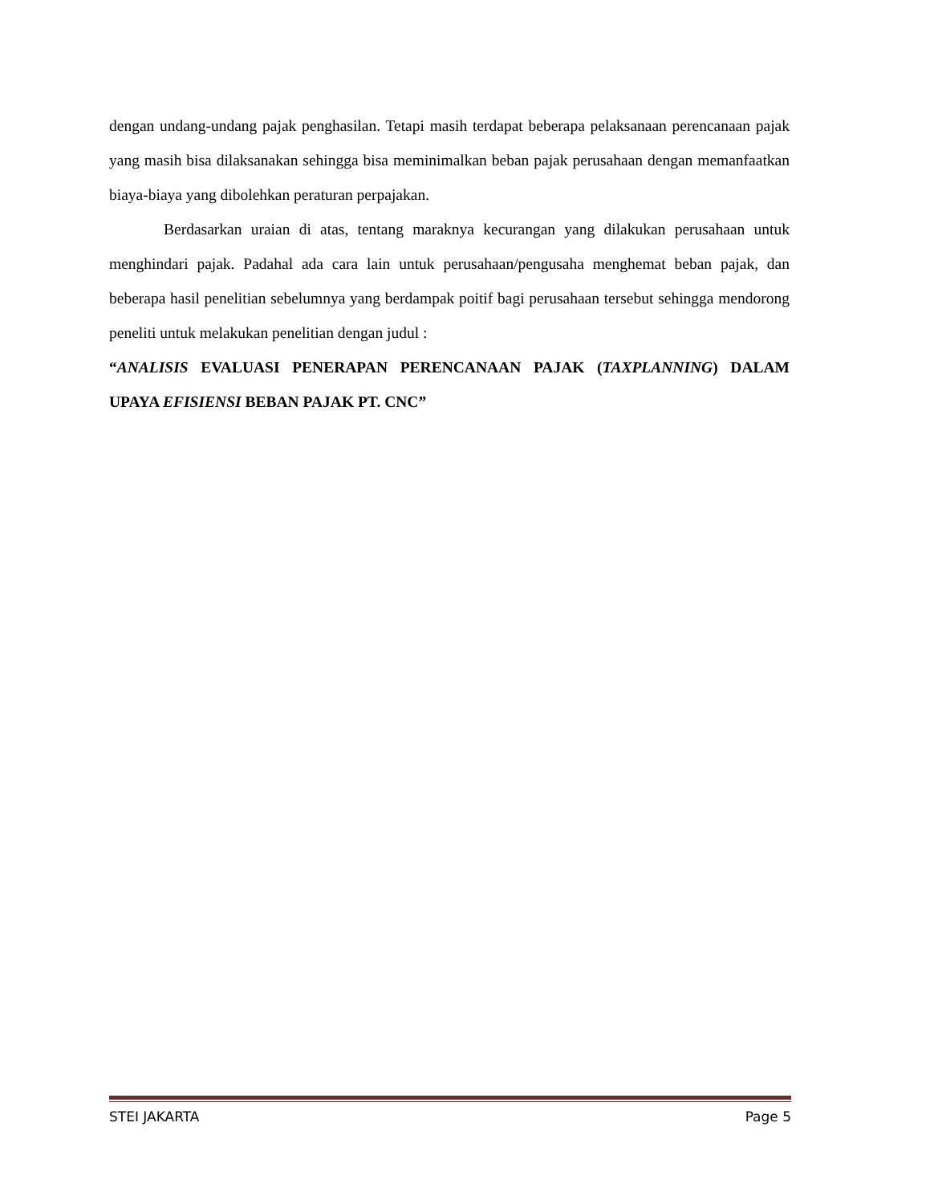dengan undang-undang pajak penghasilan. Tetapi masih terdapat beberapa pelaksanaan perencanaan pajak yang masih bisa dilaksanakan sehingga bisa meminimalkan beban pajak perusahaan dengan memanfaatkan biaya-biaya yang dibolehkan peraturan perpajakan.
Berdasarkan uraian di atas, tentang maraknya kecurangan yang dilakukan perusahaan untuk menghindari pajak. Padahal ada cara lain untuk perusahaan/pengusaha menghemat beban pajak, dan beberapa hasil penelitian sebelumnya yang berdampak poitif bagi perusahaan tersebut sehingga mendorong peneliti untuk melakukan penelitian dengan judul :
“ANALISIS EVALUASI PENERAPAN PERENCANAAN PAJAK (TAXPLANNING) DALAM UPAYA EFISIENSI BEBAN PAJAK PT. CNC”
STEI JAKARTA Page 5